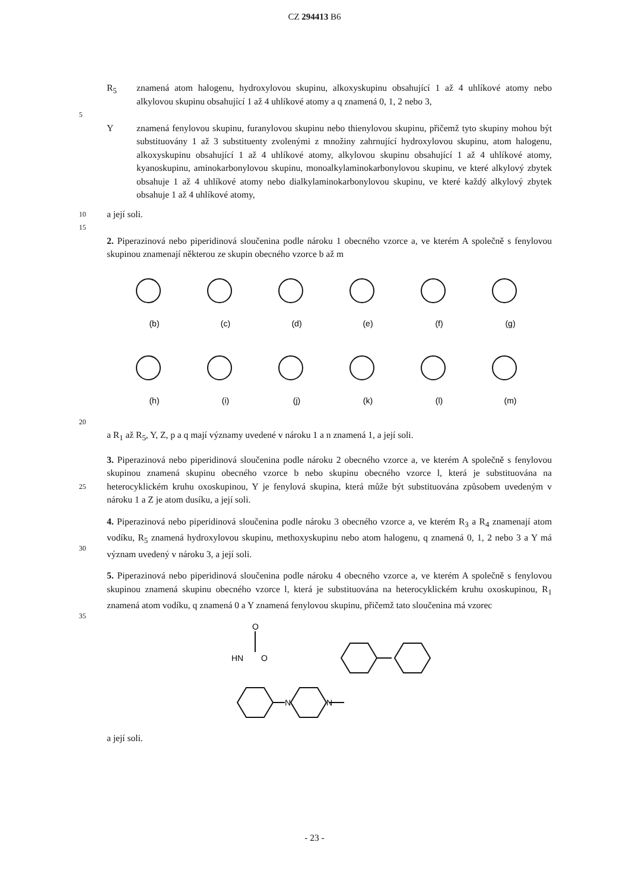CZ 294413 B6
R<sub>5</sub> znamená atom halogenu, hydroxylovou skupinu, alkoxyskupinu obsahující 1 až 4 uhlíkové atomy nebo alkylovou skupinu obsahující 1 až 4 uhlíkové atomy a q znamená 0, 1, 2 nebo 3,
5
Y znamená fenylovou skupinu, furanylovou skupinu nebo thienylovou skupinu, přičemž tyto skupiny mohou být substituovány 1 až 3 substituenty zvolenými z množiny zahrnující hydroxylovou skupinu, atom halogenu, alkoxyskupinu obsahující 1 až 4 uhlíkové atomy, alkylovou skupinu obsahující 1 až 4 uhlíkové atomy, kyanoskupinu, aminokarbonylovou skupinu, monoalkylaminokarbonylovou skupinu, ve které alkylový zbytek obsahuje 1 až 4 uhlíkové atomy nebo dialkylaminokarbonylovou skupinu, ve které každý alkylový zbytek obsahuje 1 až 4 uhlíkové atomy,
10
a její soli.
15
2. Piperazinová nebo piperidinová sloučenina podle nároku 1 obecného vzorce a, ve kterém A společně s fenylovou skupinou znamenají některou ze skupin obecného vzorce b až m
(b)
(c)
(d)
(e)
(f)
(g)
(h)
(i)
(j)
(k)
(l)
(m)
20
a R<sub>1</sub> až R<sub>5</sub>, Y, Z, p a q mají významy uvedené v nároku 1 a n znamená 1, a její soli.
25
3. Piperazinová nebo piperidinová sloučenina podle nároku 2 obecného vzorce a, ve kterém A společně s fenylovou skupinou znamená skupinu obecného vzorce b nebo skupinu obecného vzorce l, která je substituována na heterocyklickém kruhu oxoskupinou, Y je fenylová skupina, která může být substituována způsobem uvedeným v nároku 1 a Z je atom dusíku, a její soli.
30
4. Piperazinová nebo piperidinová sloučenina podle nároku 3 obecného vzorce a, ve kterém R<sub>3</sub> a R<sub>4</sub> znamenají atom vodíku, R<sub>5</sub> znamená hydroxylovou skupinu, methoxyskupinu nebo atom halogenu, q znamená 0, 1, 2 nebo 3 a Y má význam uvedený v nároku 3, a její soli.
35
5. Piperazinová nebo piperidinová sloučenina podle nároku 4 obecného vzorce a, ve kterém A společně s fenylovou skupinou znamená skupinu obecného vzorce l, která je substituována na heterocyklickém kruhu oxoskupinou, R<sub>1</sub> znamená atom vodíku, q znamená 0 a Y znamená fenylovou skupinu, přičemž tato sloučenina má vzorec
O
HN
O
N
N
a její soli.
- 23 -